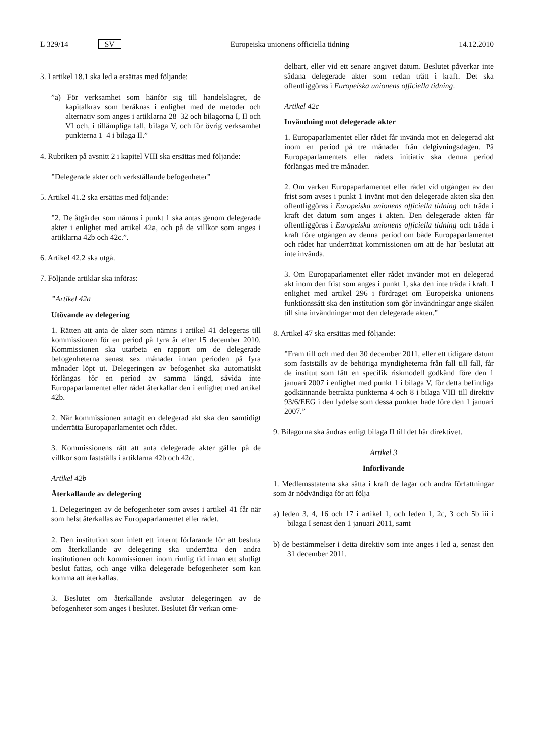L 329/14 SV Europeiska unionens officiella tidning 14.12.2010
3. I artikel 18.1 ska led a ersättas med följande:
”a) För verksamhet som hänför sig till handelslagret, de kapitalkrav som beräknas i enlighet med de metoder och alternativ som anges i artiklarna 28–32 och bilagorna I, II och VI och, i tillämpliga fall, bilaga V, och för övrig verksamhet punkterna 1–4 i bilaga II.”
4. Rubriken på avsnitt 2 i kapitel VIII ska ersättas med följande:
”Delegerade akter och verkställande befogenheter”
5. Artikel 41.2 ska ersättas med följande:
”2. De åtgärder som nämns i punkt 1 ska antas genom delegerade akter i enlighet med artikel 42a, och på de villkor som anges i artiklarna 42b och 42c.”.
6. Artikel 42.2 ska utgå.
7. Följande artiklar ska införas:
”Artikel 42a
Utövande av delegering
1. Rätten att anta de akter som nämns i artikel 41 delegeras till kommissionen för en period på fyra år efter 15 december 2010. Kommissionen ska utarbeta en rapport om de delegerade befogenheterna senast sex månader innan perioden på fyra månader löpt ut. Delegeringen av befogenhet ska automatiskt förlängas för en period av samma längd, såvida inte Europaparlamentet eller rådet återkallar den i enlighet med artikel 42b.
2. När kommissionen antagit en delegerad akt ska den samtidigt underrätta Europaparlamentet och rådet.
3. Kommissionens rätt att anta delegerade akter gäller på de villkor som fastställs i artiklarna 42b och 42c.
Artikel 42b
Återkallande av delegering
1. Delegeringen av de befogenheter som avses i artikel 41 får när som helst återkallas av Europaparlamentet eller rådet.
2. Den institution som inlett ett internt förfarande för att besluta om återkallande av delegering ska underrätta den andra institutionen och kommissionen inom rimlig tid innan ett slutligt beslut fattas, och ange vilka delegerade befogenheter som kan komma att återkallas.
3. Beslutet om återkallande avslutar delegeringen av de befogenheter som anges i beslutet. Beslutet får verkan ome-
delbart, eller vid ett senare angivet datum. Beslutet påverkar inte sådana delegerade akter som redan trätt i kraft. Det ska offentliggöras i Europeiska unionens officiella tidning.
Artikel 42c
Invändning mot delegerade akter
1. Europaparlamentet eller rådet får invända mot en delegerad akt inom en period på tre månader från delgivningsdagen. På Europaparlamentets eller rådets initiativ ska denna period förlängas med tre månader.
2. Om varken Europaparlamentet eller rådet vid utgången av den frist som avses i punkt 1 invänt mot den delegerade akten ska den offentliggöras i Europeiska unionens officiella tidning och träda i kraft det datum som anges i akten. Den delegerade akten får offentliggöras i Europeiska unionens officiella tidning och träda i kraft före utgången av denna period om både Europaparlamentet och rådet har underrättat kommissionen om att de har beslutat att inte invända.
3. Om Europaparlamentet eller rådet invänder mot en delegerad akt inom den frist som anges i punkt 1, ska den inte träda i kraft. I enlighet med artikel 296 i fördraget om Europeiska unionens funktionssätt ska den institution som gör invändningar ange skälen till sina invändningar mot den delegerade akten.”
8. Artikel 47 ska ersättas med följande:
”Fram till och med den 30 december 2011, eller ett tidigare datum som fastställs av de behöriga myndigheterna från fall till fall, får de institut som fått en specifik riskmodell godkänd före den 1 januari 2007 i enlighet med punkt 1 i bilaga V, för detta befintliga godkännande betrakta punkterna 4 och 8 i bilaga VIII till direktiv 93/6/EEG i den lydelse som dessa punkter hade före den 1 januari 2007.”
9. Bilagorna ska ändras enligt bilaga II till det här direktivet.
Artikel 3
Införlivande
1. Medlemsstaterna ska sätta i kraft de lagar och andra författningar som är nödvändiga för att följa
a) leden 3, 4, 16 och 17 i artikel 1, och leden 1, 2c, 3 och 5b iii i bilaga I senast den 1 januari 2011, samt
b) de bestämmelser i detta direktiv som inte anges i led a, senast den 31 december 2011.